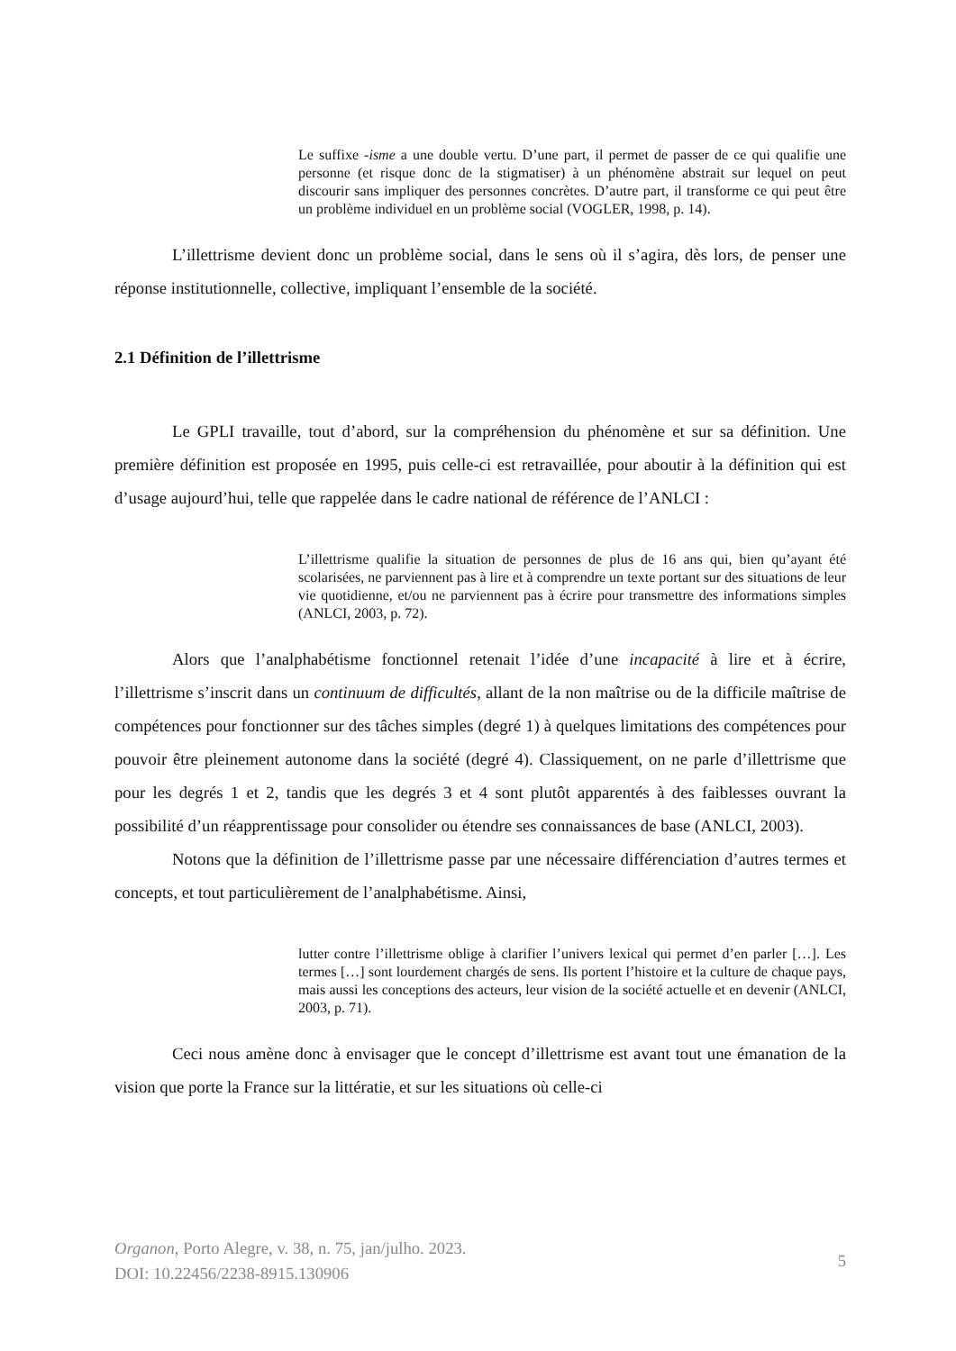Le suffixe -isme a une double vertu. D’une part, il permet de passer de ce qui qualifie une personne (et risque donc de la stigmatiser) à un phénomène abstrait sur lequel on peut discourir sans impliquer des personnes concrètes. D’autre part, il transforme ce qui peut être un problème individuel en un problème social (VOGLER, 1998, p. 14).
L’illettrisme devient donc un problème social, dans le sens où il s’agira, dès lors, de penser une réponse institutionnelle, collective, impliquant l’ensemble de la société.
2.1 Définition de l’illettrisme
Le GPLI travaille, tout d’abord, sur la compréhension du phénomène et sur sa définition. Une première définition est proposée en 1995, puis celle-ci est retravaillée, pour aboutir à la définition qui est d’usage aujourd’hui, telle que rappelée dans le cadre national de référence de l’ANLCI :
L’illettrisme qualifie la situation de personnes de plus de 16 ans qui, bien qu’ayant été scolarisées, ne parviennent pas à lire et à comprendre un texte portant sur des situations de leur vie quotidienne, et/ou ne parviennent pas à écrire pour transmettre des informations simples (ANLCI, 2003, p. 72).
Alors que l’analphabétisme fonctionnel retenait l’idée d’une incapacité à lire et à écrire, l’illettrisme s’inscrit dans un continuum de difficultés, allant de la non maîtrise ou de la difficile maîtrise de compétences pour fonctionner sur des tâches simples (degré 1) à quelques limitations des compétences pour pouvoir être pleinement autonome dans la société (degré 4). Classiquement, on ne parle d’illettrisme que pour les degrés 1 et 2, tandis que les degrés 3 et 4 sont plutôt apparentés à des faiblesses ouvrant la possibilité d’un réapprentissage pour consolider ou étendre ses connaissances de base (ANLCI, 2003).
Notons que la définition de l’illettrisme passe par une nécessaire différenciation d’autres termes et concepts, et tout particulièrement de l’analphabétisme. Ainsi,
lutter contre l’illettrisme oblige à clarifier l’univers lexical qui permet d’en parler […]. Les termes […] sont lourdement chargés de sens. Ils portent l’histoire et la culture de chaque pays, mais aussi les conceptions des acteurs, leur vision de la société actuelle et en devenir (ANLCI, 2003, p. 71).
Ceci nous amène donc à envisager que le concept d’illettrisme est avant tout une émanation de la vision que porte la France sur la littératie, et sur les situations où celle-ci
Organon, Porto Alegre, v. 38, n. 75, jan/julho. 2023.
DOI: 10.22456/2238-8915.130906
5